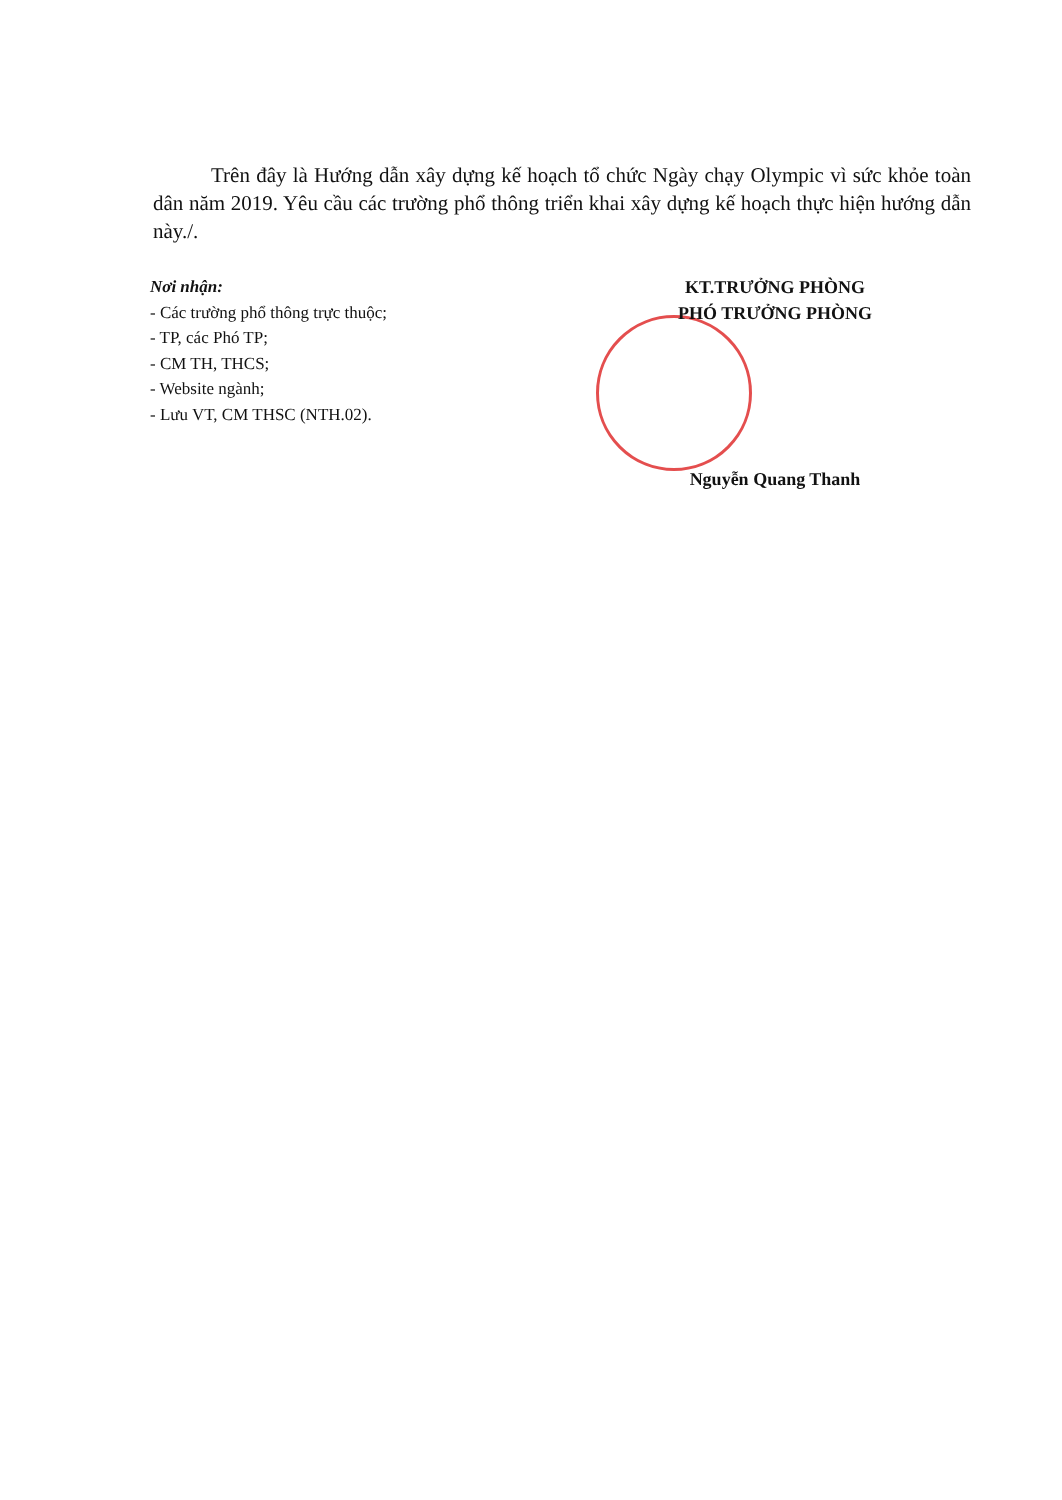Trên đây là Hướng dẫn xây dựng kế hoạch tổ chức Ngày chạy Olympic vì sức khỏe toàn dân năm 2019. Yêu cầu các trường phổ thông triển khai xây dựng kế hoạch thực hiện hướng dẫn này./.
Nơi nhận:
- Các trường phổ thông trực thuộc;
- TP, các Phó TP;
- CM TH, THCS;
- Website ngành;
- Lưu VT, CM THSC (NTH.02).
KT.TRƯỞNG PHÒNG
PHÓ TRƯỞNG PHÒNG
Nguyễn Quang Thanh